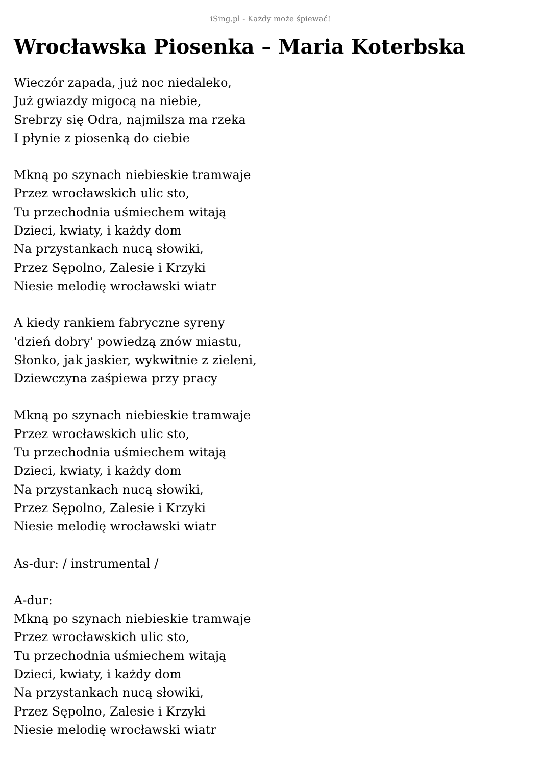iSing.pl - Każdy może śpiewać!
Wrocławska Piosenka – Maria Koterbska
Wieczór zapada, już noc niedaleko,
Już gwiazdy migocą na niebie,
Srebrzy się Odra, najmilsza ma rzeka
I płynie z piosenką do ciebie
Mkną po szynach niebieskie tramwaje
Przez wrocławskich ulic sto,
Tu przechodnia uśmiechem witają
Dzieci, kwiaty, i każdy dom
Na przystankach nucą słowiki,
Przez Sępolno, Zalesie i Krzyki
Niesie melodię wrocławski wiatr
A kiedy rankiem fabryczne syreny
'dzień dobry' powiedzą znów miastu,
Słonko, jak jaskier, wykwitnie z zieleni,
Dziewczyna zaśpiewa przy pracy
Mkną po szynach niebieskie tramwaje
Przez wrocławskich ulic sto,
Tu przechodnia uśmiechem witają
Dzieci, kwiaty, i każdy dom
Na przystankach nucą słowiki,
Przez Sępolno, Zalesie i Krzyki
Niesie melodię wrocławski wiatr
As-dur: / instrumental /
A-dur:
Mkną po szynach niebieskie tramwaje
Przez wrocławskich ulic sto,
Tu przechodnia uśmiechem witają
Dzieci, kwiaty, i każdy dom
Na przystankach nucą słowiki,
Przez Sępolno, Zalesie i Krzyki
Niesie melodię wrocławski wiatr